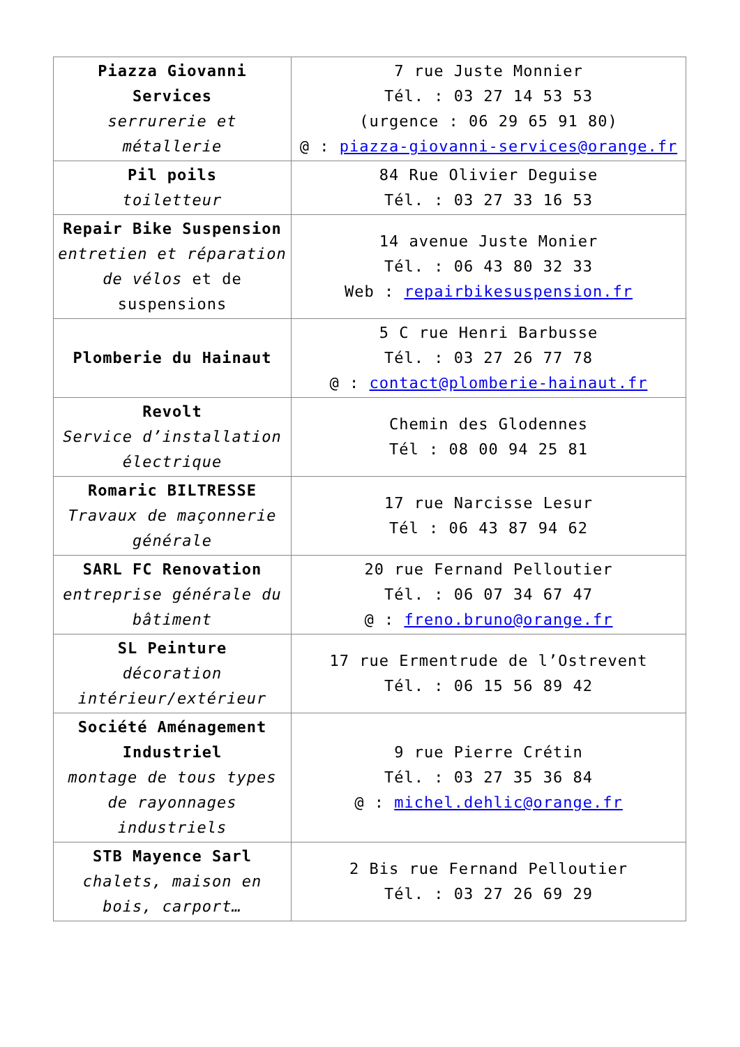| Piazza Giovanni Services serrurerie et métallerie | 7 rue Juste Monnier Tél. : 03 27 14 53 53 (urgence : 06 29 65 91 80) @ : piazza-giovanni-services@orange.fr |
| Pil poils toiletteur | 84 Rue Olivier Deguise Tél. : 03 27 33 16 53 |
| Repair Bike Suspension entretien et réparation de vélos et de suspensions | 14 avenue Juste Monier Tél. : 06 43 80 32 33 Web : repairbikesuspension.fr |
| Plomberie du Hainaut | 5 C rue Henri Barbusse Tél. : 03 27 26 77 78 @ : contact@plomberie-hainaut.fr |
| Revolt Service d’installation électrique | Chemin des Glodennes Tél : 08 00 94 25 81 |
| Romaric BILTRESSE Travaux de maçonnerie générale | 17 rue Narcisse Lesur Tél : 06 43 87 94 62 |
| SARL FC Renovation entreprise générale du bâtiment | 20 rue Fernand Pelloutier Tél. : 06 07 34 67 47 @ : freno.bruno@orange.fr |
| SL Peinture décoration intérieur/extérieur | 17 rue Ermentrude de l’Ostrevent Tél. : 06 15 56 89 42 |
| Société Aménagement Industriel montage de tous types de rayonnages industriels | 9 rue Pierre Crétin Tél. : 03 27 35 36 84 @ : michel.dehlic@orange.fr |
| STB Mayence Sarl chalets, maison en bois, carport… | 2 Bis rue Fernand Pelloutier Tél. : 03 27 26 69 29 |